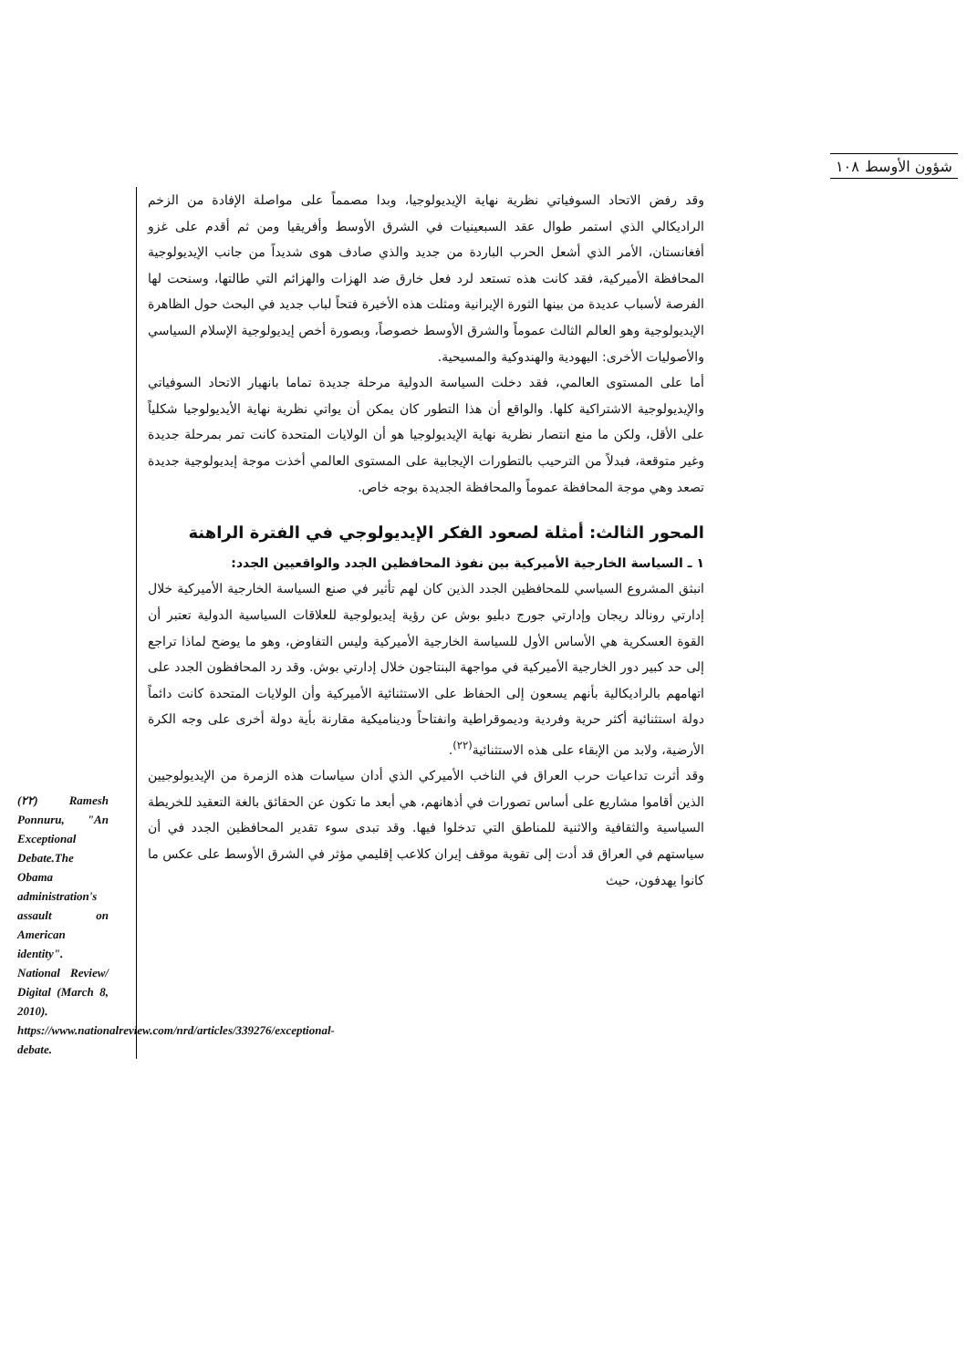شؤون الأوسط ١٠٨
وقد رفض الاتحاد السوفياتي نظرية نهاية الإيديولوجيا، وبدا مصمماً على مواصلة الإفادة من الزخم الراديكالي الذي استمر طوال عقد السبعينيات في الشرق الأوسط وأفريقيا ومن ثم أقدم على غزو أفغانستان، الأمر الذي أشعل الحرب الباردة من جديد والذي صادف هوى شديداً من جانب الإيديولوجية المحافظة الأميركية، فقد كانت هذه تستعد لرد فعل خارق ضد الهزات والهزائم التي طالتها، وسنحت لها الفرصة لأسباب عديدة من بينها الثورة الإيرانية ومثلت هذه الأخيرة فتحاً لباب جديد في البحث حول الظاهرة الإيديولوجية وهو العالم الثالث عموماً والشرق الأوسط خصوصاً، وبصورة أخص إيديولوجية الإسلام السياسي والأصوليات الأخرى: اليهودية والهندوكية والمسيحية.
أما على المستوى العالمي، فقد دخلت السياسة الدولية مرحلة جديدة تماما بانهيار الاتحاد السوفياتي والإيديولوجية الاشتراكية كلها. والواقع أن هذا التطور كان يمكن أن يواتي نظرية نهاية الأيديولوجيا شكلياً على الأقل، ولكن ما منع انتصار نظرية نهاية الإيديولوجيا هو أن الولايات المتحدة كانت تمر بمرحلة جديدة وغير متوقعة، فبدلاً من الترحيب بالتطورات الإيجابية على المستوى العالمي أخذت موجة إيديولوجية جديدة تصعد وهي موجة المحافظة عموماً والمحافظة الجديدة بوجه خاص.
المحور الثالث: أمثلة لصعود الفكر الإيديولوجي في الفترة الراهنة
١ ـ السياسة الخارجية الأميركية بين نفوذ المحافظين الجدد والواقعيين الجدد:
انبثق المشروع السياسي للمحافظين الجدد الذين كان لهم تأثير في صنع السياسة الخارجية الأميركية خلال إدارتي رونالد ريجان وإدارتي جورج دبليو بوش عن رؤية إيديولوجية للعلاقات السياسية الدولية تعتبر أن القوة العسكرية هي الأساس الأول للسياسة الخارجية الأميركية وليس التفاوض، وهو ما يوضح لماذا تراجع إلى حد كبير دور الخارجية الأميركية في مواجهة البنتاجون خلال إدارتي بوش. وقد رد المحافظون الجدد على اتهامهم بالراديكالية بأنهم يسعون إلى الحفاظ على الاستثنائية الأميركية وأن الولايات المتحدة كانت دائماً دولة استثنائية أكثر حرية وفردية وديموقراطية وانفتاحاً وديناميكية مقارنة بأية دولة أخرى على وجه الكرة الأرضية، ولابد من الإبقاء على هذه الاستثنائية<sup>(٢٢)</sup>.
وقد أثرت تداعيات حرب العراق في الناخب الأميركي الذي أدان سياسات هذه الزمرة من الإيديولوجيين الذين أقاموا مشاريع على أساس تصورات في أذهانهم، هي أبعد ما تكون عن الحقائق بالغة التعقيد للخريطة السياسية والثقافية والاثنية للمناطق التي تدخلوا فيها. وقد تبدى سوء تقدير المحافظين الجدد في أن سياستهم في العراق قد أدت إلى تقوية موقف إيران كلاعب إقليمي مؤثر في الشرق الأوسط على عكس ما كانوا يهدفون، حيث
(٢٢) Ramesh Ponnuru, "An Exceptional Debate.The Obama administration's assault on American identity". National Review/ Digital (March 8, 2010). https://www.nationalreview.com/nrd/articles/339276/exceptional-debate.